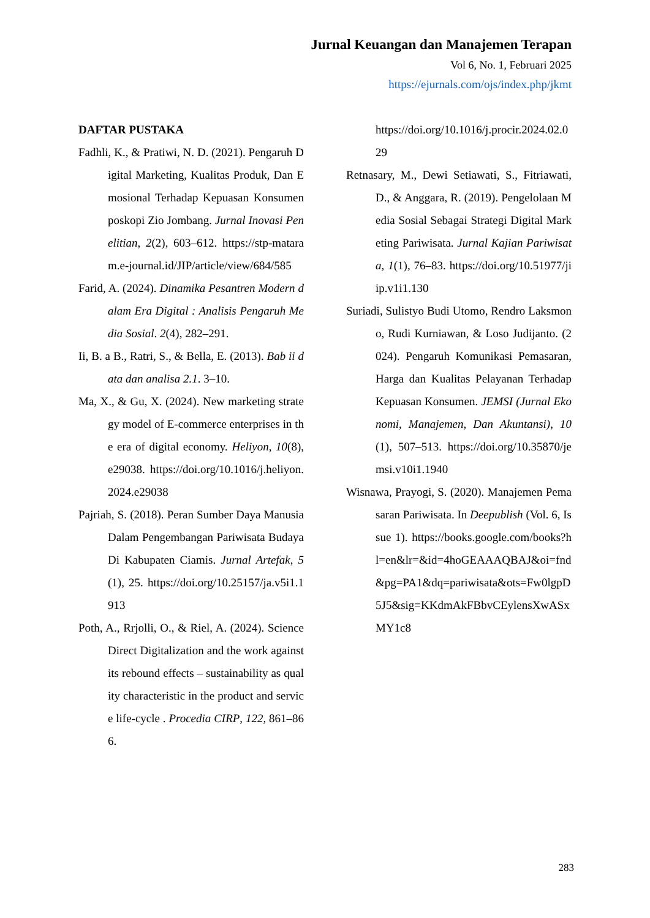Jurnal Keuangan dan Manajemen Terapan
Vol 6, No. 1, Februari 2025
https://ejurnals.com/ojs/index.php/jkmt
DAFTAR PUSTAKA
Fadhli, K., & Pratiwi, N. D. (2021). Pengaruh Digital Marketing, Kualitas Produk, Dan Emosional Terhadap Kepuasan Konsumenposkopi Zio Jombang. Jurnal Inovasi Penelitian, 2(2), 603–612. https://stp-mataram.e-journal.id/JIP/article/view/684/585
Farid, A. (2024). Dinamika Pesantren Modern dalam Era Digital : Analisis Pengaruh Media Sosial. 2(4), 282–291.
Ii, B. a B., Ratri, S., & Bella, E. (2013). Bab ii data dan analisa 2.1. 3–10.
Ma, X., & Gu, X. (2024). New marketing strategy model of E-commerce enterprises in the era of digital economy. Heliyon, 10(8), e29038. https://doi.org/10.1016/j.heliyon.2024.e29038
Pajriah, S. (2018). Peran Sumber Daya Manusia Dalam Pengembangan Pariwisata Budaya Di Kabupaten Ciamis. Jurnal Artefak, 5(1), 25. https://doi.org/10.25157/ja.v5i1.1913
Poth, A., Rrjolli, O., & Riel, A. (2024). ScienceDirect Digitalization and the work against its rebound effects – sustainability as quality characteristic in the product and service life-cycle . Procedia CIRP, 122, 861–866.
https://doi.org/10.1016/j.procir.2024.02.029
Retnasary, M., Dewi Setiawati, S., Fitriawati, D., & Anggara, R. (2019). Pengelolaan Media Sosial Sebagai Strategi Digital Marketing Pariwisata. Jurnal Kajian Pariwisata, 1(1), 76–83. https://doi.org/10.51977/jiip.v1i1.130
Suriadi, Sulistyo Budi Utomo, Rendro Laksmono, Rudi Kurniawan, & Loso Judijanto. (2024). Pengaruh Komunikasi Pemasaran, Harga dan Kualitas Pelayanan Terhadap Kepuasan Konsumen. JEMSI (Jurnal Ekonomi, Manajemen, Dan Akuntansi), 10(1), 507–513. https://doi.org/10.35870/jemsi.v10i1.1940
Wisnawa, Prayogi, S. (2020). Manajemen Pemasaran Pariwisata. In Deepublish (Vol. 6, Issue 1). https://books.google.com/books?hl=en&lr=&id=4hoGEAAAQBAJ&oi=fnd&pg=PA1&dq=pariwisata&ots=Fw0lgpD5J5&sig=KKdmAkFBbvCEylensXwASxMY1c8
283